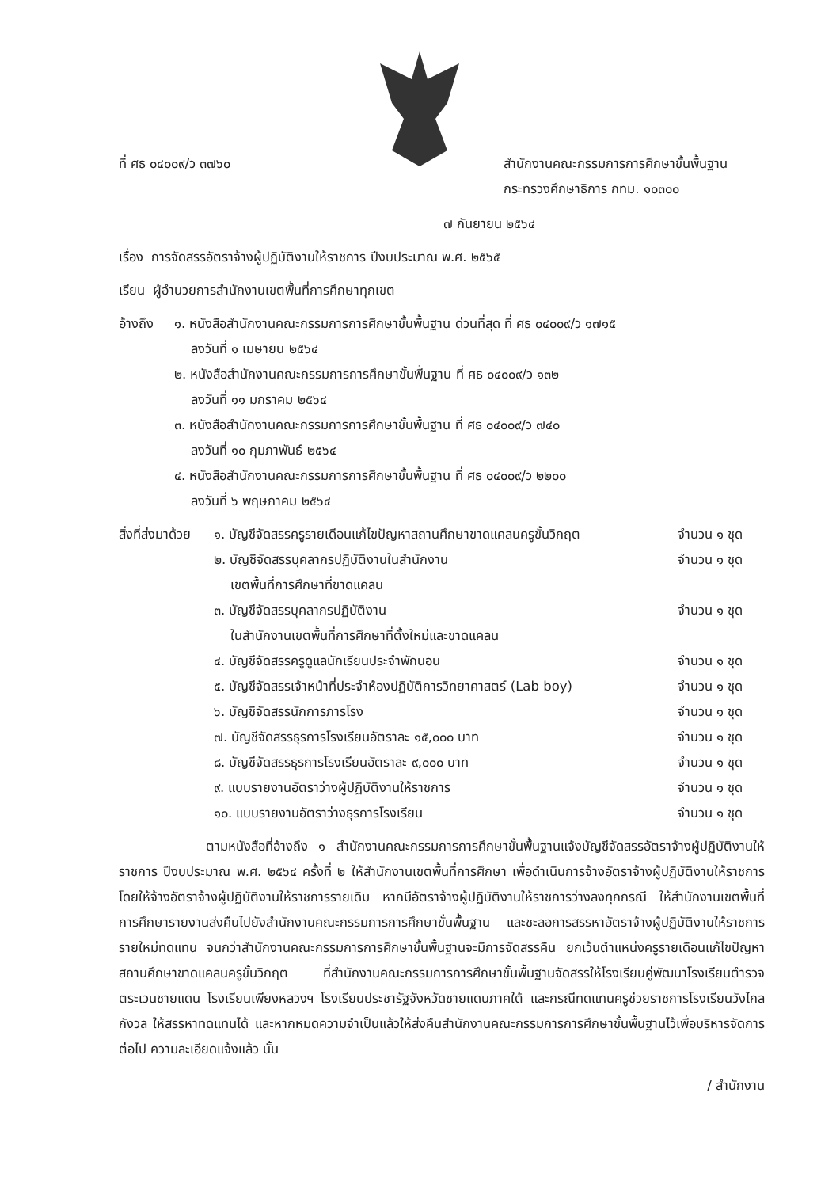ที่ ศธ ๐๔๐๐๙/ว ๓๗๖๐ สำนักงานคณะกรรมการการศึกษาขั้นพื้นฐาน
กระทรวงศึกษาธิการ กทม. ๑๐๓๐๐
๗ กันยายน ๒๕๖๔
เรื่อง การจัดสรรอัตราจ้างผู้ปฏิบัติงานให้ราชการ ปีงบประมาณ พ.ศ. ๒๕๖๕
เรียน ผู้อำนวยการสำนักงานเขตพื้นที่การศึกษาทุกเขต
| อ้างถึง | ๑. หนังสือสำนักงานคณะกรรมการการศึกษาขั้นพื้นฐาน ด่วนที่สุด ที่ ศธ ๐๔๐๐๙/ว ๑๗๑๕ ลงวันที่ ๑ เมษายน ๒๕๖๔ ๒. หนังสือสำนักงานคณะกรรมการการศึกษาขั้นพื้นฐาน ที่ ศธ ๐๔๐๐๙/ว ๑๓๒ ลงวันที่ ๑๑ มกราคม ๒๕๖๔ ๓. หนังสือสำนักงานคณะกรรมการการศึกษาขั้นพื้นฐาน ที่ ศธ ๐๔๐๐๙/ว ๗๔๐ ลงวันที่ ๑๐ กุมภาพันธ์ ๒๕๖๔ ๔. หนังสือสำนักงานคณะกรรมการการศึกษาขั้นพื้นฐาน ที่ ศธ ๐๔๐๐๙/ว ๒๒๐๐ ลงวันที่ ๖ พฤษภาคม ๒๕๖๔ |
| สิ่งที่ส่งมาด้วย | ๑. บัญชีจัดสรรครูรายเดือนแก้ไขปัญหาสถานศึกษาขาดแคลนครูขั้นวิกฤต | จำนวน ๑ ชุด |
| | ๒. บัญชีจัดสรรบุคลากรปฏิบัติงานในสำนักงาน เขตพื้นที่การศึกษาที่ขาดแคลน | จำนวน ๑ ชุด |
| | ๓. บัญชีจัดสรรบุคลากรปฏิบัติงาน ในสำนักงานเขตพื้นที่การศึกษาที่ตั้งใหม่และขาดแคลน | จำนวน ๑ ชุด |
| | ๔. บัญชีจัดสรรครูดูแลนักเรียนประจำพักนอน | จำนวน ๑ ชุด |
| | ๕. บัญชีจัดสรรเจ้าหน้าที่ประจำห้องปฏิบัติการวิทยาศาสตร์ (Lab boy) | จำนวน ๑ ชุด |
| | ๖. บัญชีจัดสรรนักการภารโรง | จำนวน ๑ ชุด |
| | ๗. บัญชีจัดสรรธุรการโรงเรียนอัตราละ ๑๕,๐๐๐ บาท | จำนวน ๑ ชุด |
| | ๘. บัญชีจัดสรรธุรการโรงเรียนอัตราละ ๙,๐๐๐ บาท | จำนวน ๑ ชุด |
| | ๙. แบบรายงานอัตราว่างผู้ปฏิบัติงานให้ราชการ | จำนวน ๑ ชุด |
| | ๑๐. แบบรายงานอัตราว่างธุรการโรงเรียน | จำนวน ๑ ชุด |
ตามหนังสือที่อ้างถึง ๑ สำนักงานคณะกรรมการการศึกษาขั้นพื้นฐานแจ้งบัญชีจัดสรรอัตราจ้างผู้ปฏิบัติงานให้ราชการ ปีงบประมาณ พ.ศ. ๒๕๖๔ ครั้งที่ ๒ ให้สำนักงานเขตพื้นที่การศึกษา เพื่อดำเนินการจ้างอัตราจ้างผู้ปฏิบัติงานให้ราชการ โดยให้จ้างอัตราจ้างผู้ปฏิบัติงานให้ราชการรายเดิม หากมีอัตราจ้างผู้ปฏิบัติงานให้ราชการว่างลงทุกกรณี ให้สำนักงานเขตพื้นที่การศึกษารายงานส่งคืนไปยังสำนักงานคณะกรรมการการศึกษาขั้นพื้นฐาน และชะลอการสรรหาอัตราจ้างผู้ปฏิบัติงานให้ราชการรายใหม่ทดแทน จนกว่าสำนักงานคณะกรรมการการศึกษาขั้นพื้นฐานจะมีการจัดสรรคืน ยกเว้นตำแหน่งครูรายเดือนแก้ไขปัญหาสถานศึกษาขาดแคลนครูขั้นวิกฤต ที่สำนักงานคณะกรรมการการศึกษาขั้นพื้นฐานจัดสรรให้โรงเรียนคู่พัฒนาโรงเรียนตำรวจตระเวนชายแดน โรงเรียนเพียงหลวงฯ โรงเรียนประชารัฐจังหวัดชายแดนภาคใต้ และกรณีทดแทนครูช่วยราชการโรงเรียนวังไกลกังวล ให้สรรหาทดแทนได้ และหากหมดความจำเป็นแล้วให้ส่งคืนสำนักงานคณะกรรมการการศึกษาขั้นพื้นฐานไว้เพื่อบริหารจัดการต่อไป ความละเอียดแจ้งแล้ว นั้น
/ สำนักงาน